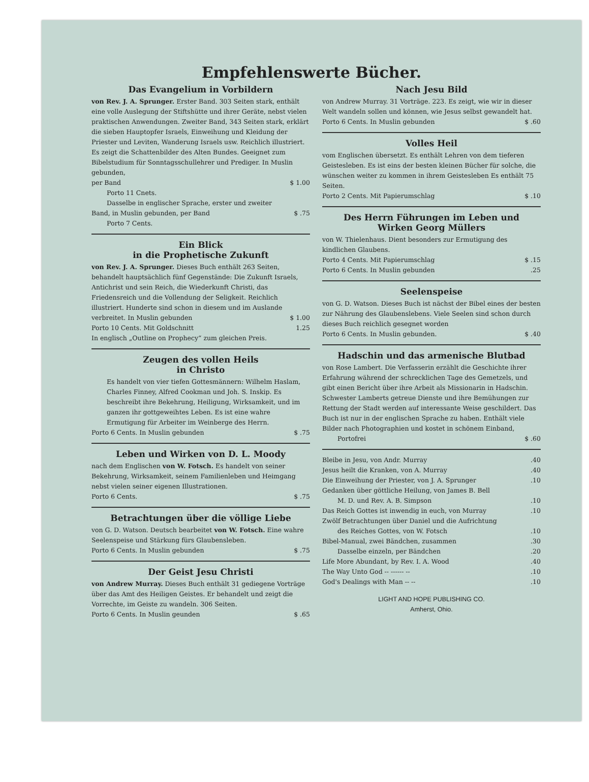Empfehlenswerte Bücher.
Das Evangelium in Vorbildern
von Rev. J. A. Sprunger. Erster Band. 303 Seiten stark, enthält eine volle Auslegung der Stiftshütte und ihrer Geräte, nebst vielen praktischen Anwendungen. Zweiter Band, 343 Seiten stark, erklärt die sieben Hauptopfer Israels, Einweihung und Kleidung der Priester und Leviten, Wanderung Israels usw. Reichlich illustriert. Es zeigt die Schattenbilder des Alten Bundes. Geeignet zum Bibelstudium für Sonntagsschullehrer und Prediger. In Muslin gebunden,
per Band $ 1.00
Porto 11 Cnets.
Dasselbe in englischer Sprache, erster und zweiter
Band, in Muslin gebunden, per Band $ .75
Porto 7 Cents.
Ein Blick
in die Prophetische Zukunft
von Rev. J. A. Sprunger. Dieses Buch enthält 263 Seiten, behandelt hauptsächlich fünf Gegenstände: Die Zukunft Israels, Antichrist und sein Reich, die Wiederkunft Christi, das Friedensreich und die Vollendung der Seligkeit. Reichlich illustriert. Hunderte sind schon in diesem und im Auslande
verbreitet. In Muslin gebunden $ 1.00
Porto 10 Cents. Mit Goldschnitt 1.25
In englisch „Outline on Prophecy“ zum gleichen Preis.
Zeugen des vollen Heils
in Christo
Es handelt von vier tiefen Gottesmännern: Wilhelm Haslam, Charles Finney, Alfred Cookman und Joh. S. Inskip. Es beschreibt ihre Bekehrung, Heiligung, Wirksamkeit, und im ganzen ihr gottgeweihtes Leben. Es ist eine wahre Ermutigung für Arbeiter im Weinberge des Herrn.
Porto 6 Cents. In Muslin gebunden $ .75
Leben und Wirken von D. L. Moody
nach dem Englischen von W. Fotsch. Es handelt von seiner Bekehrung, Wirksamkeit, seinem Familienleben und Heimgang nebst vielen seiner eigenen Illustrationen.
Porto 6 Cents. $ .75
Betrachtungen über die völlige Liebe
von G. D. Watson. Deutsch bearbeitet von W. Fotsch. Eine wahre Seelenspeise und Stärkung fürs Glaubensleben.
Porto 6 Cents. In Muslin gebunden $ .75
Der Geist Jesu Christi
von Andrew Murray. Dieses Buch enthält 31 gediegene Vorträge über das Amt des Heiligen Geistes. Er behandelt und zeigt die Vorrechte, im Geiste zu wandeln. 306 Seiten.
Porto 6 Cents. In Muslin geunden $ .65
Nach Jesu Bild
von Andrew Murray. 31 Vorträge. 223. Es zeigt, wie wir in dieser Welt wandeln sollen und können, wie Jesus selbst gewandelt hat.
Porto 6 Cents. In Muslin gebunden $ .60
Volles Heil
vom Englischen übersetzt. Es enthält Lehren von dem tieferen Geistesleben. Es ist eins der besten kleinen Bücher für solche, die wünschen weiter zu kommen in ihrem Geistesleben Es enthält 75 Seiten.
Porto 2 Cents. Mit Papierumschlag $ .10
Des Herrn Führungen im Leben und
Wirken Georg Müllers
von W. Thielenhaus. Dient besonders zur Ermutigung des kindlichen Glaubens.
Porto 4 Cents. Mit Papierumschlag $ .15
Porto 6 Cents. In Muslin gebunden.25
Seelenspeise
von G. D. Watson. Dieses Buch ist nächst der Bibel eines der besten zur Nährung des Glaubenslebens. Viele Seelen sind schon durch dieses Buch reichlich gesegnet worden
Porto 6 Cents. In Muslin gebunden. $ .40
Hadschin und das armenische Blutbad
von Rose Lambert. Die Verfasserin erzählt die Geschichte ihrer Erfahrung während der schrecklichen Tage des Gemetzels, und gibt einen Bericht über ihre Arbeit als Missionarin in Hadschin. Schwester Lamberts getreue Dienste und ihre Bemühungen zur Rettung der Stadt werden auf interessante Weise geschildert. Das Buch ist nur in der englischen Sprache zu haben. Enthält viele Bilder nach Photographien und kostet in schönem Einband,
Portofrei $ .60
Bleibe in Jesu, von Andr. Murray.40
Jesus heilt die Kranken, von A. Murray.40
Die Einweihung der Priester, von J. A. Sprunger.10
Gedanken über göttliche Heilung, von James B. Bell
M. D. und Rev. A. B. Simpson.10
Das Reich Gottes ist inwendig in euch, von Murray.10
Zwölf Betrachtungen über Daniel und die Aufrichtung
des Reiches Gottes, von W. Fotsch.10
Bibel-Manual, zwei Bändchen, zusammen.30
Dasselbe einzeln, per Bändchen.20
Life More Abundant, by Rev. I. A. Wood.40
The Way Unto God -- ------ --.10
God's Dealings with Man -- --.10
LIGHT AND HOPE PUBLISHING CO.
Amherst, Ohio.